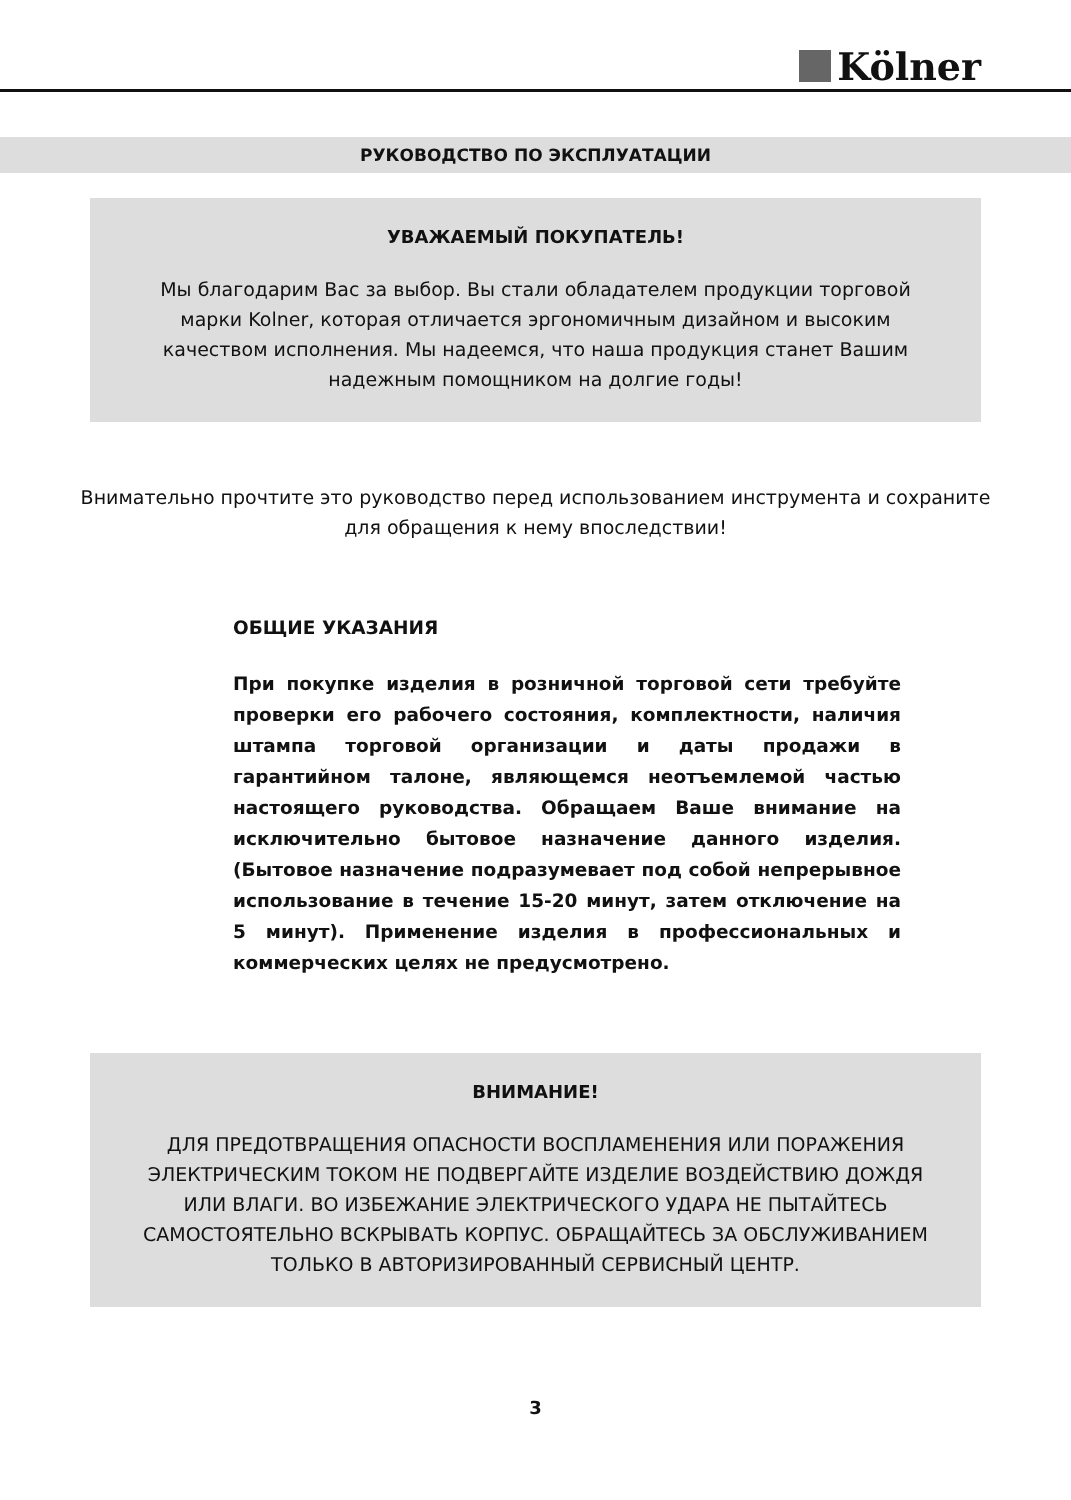Kölner
РУКОВОДСТВО ПО ЭКСПЛУАТАЦИИ
УВАЖАЕМЫЙ ПОКУПАТЕЛЬ!
Мы благодарим Вас за выбор. Вы стали обладателем продукции торговой марки Kolner, которая отличается эргономичным дизайном и высоким качеством исполнения. Мы надеемся, что наша продукция станет Вашим надежным помощником на долгие годы!
Внимательно прочтите это руководство перед использованием инструмента и сохраните для обращения к нему впоследствии!
ОБЩИЕ УКАЗАНИЯ
При покупке изделия в розничной торговой сети требуйте проверки его рабочего состояния, комплектности, наличия штампа торговой организации и даты продажи в гарантийном талоне, являющемся неотъемлемой частью настоящего руководства. Обращаем Ваше внимание на исключительно бытовое назначение данного изделия. (Бытовое назначение подразумевает под собой непрерывное использование в течение 15-20 минут, затем отключение на 5 минут). Применение изделия в профессиональных и коммерческих целях не предусмотрено.
ВНИМАНИЕ!
ДЛЯ ПРЕДОТВРАЩЕНИЯ ОПАСНОСТИ ВОСПЛАМЕНЕНИЯ ИЛИ ПОРАЖЕНИЯ ЭЛЕКТРИЧЕСКИМ ТОКОМ НЕ ПОДВЕРГАЙТЕ ИЗДЕЛИЕ ВОЗДЕЙСТВИЮ ДОЖДЯ ИЛИ ВЛАГИ. ВО ИЗБЕЖАНИЕ ЭЛЕКТРИЧЕСКОГО УДАРА НЕ ПЫТАЙТЕСЬ САМОСТОЯТЕЛЬНО ВСКРЫВАТЬ КОРПУС. ОБРАЩАЙТЕСЬ ЗА ОБСЛУЖИВАНИЕМ ТОЛЬКО В АВТОРИЗИРОВАННЫЙ СЕРВИСНЫЙ ЦЕНТР.
3